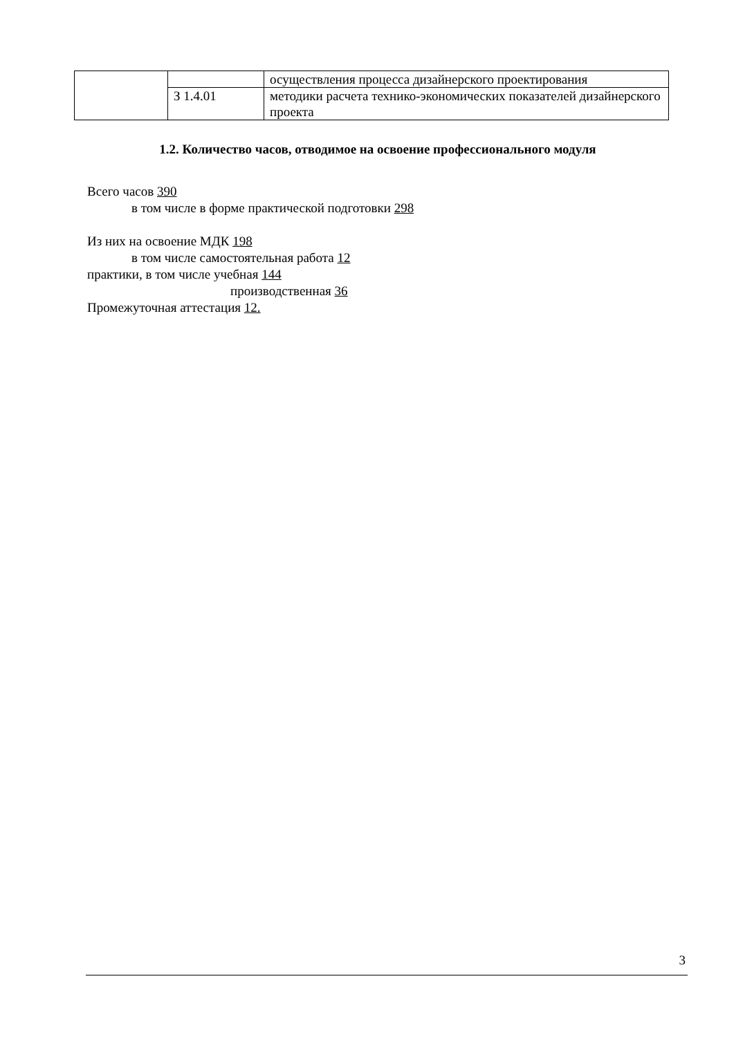| | | осуществления процесса дизайнерского проектирования |
| | З 1.4.01 | методики расчета технико-экономических показателей дизайнерского проекта |
1.2. Количество часов, отводимое на освоение профессионального модуля
Всего часов 390
в том числе в форме практической подготовки 298
Из них на освоение МДК 198
в том числе самостоятельная работа 12
практики, в том числе учебная 144
производственная 36
Промежуточная аттестация 12.
3